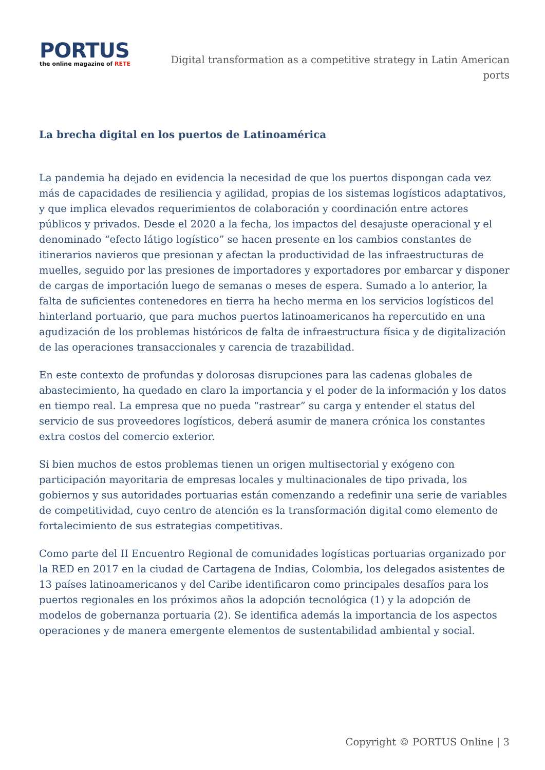PORTUS
the online magazine of RETE
Digital transformation as a competitive strategy in Latin American ports
La brecha digital en los puertos de Latinoamérica
La pandemia ha dejado en evidencia la necesidad de que los puertos dispongan cada vez más de capacidades de resiliencia y agilidad, propias de los sistemas logísticos adaptativos, y que implica elevados requerimientos de colaboración y coordinación entre actores públicos y privados. Desde el 2020 a la fecha, los impactos del desajuste operacional y el denominado “efecto látigo logístico” se hacen presente en los cambios constantes de itinerarios navieros que presionan y afectan la productividad de las infraestructuras de muelles, seguido por las presiones de importadores y exportadores por embarcar y disponer de cargas de importación luego de semanas o meses de espera. Sumado a lo anterior, la falta de suficientes contenedores en tierra ha hecho merma en los servicios logísticos del hinterland portuario, que para muchos puertos latinoamericanos ha repercutido en una agudización de los problemas históricos de falta de infraestructura física y de digitalización de las operaciones transaccionales y carencia de trazabilidad.
En este contexto de profundas y dolorosas disrupciones para las cadenas globales de abastecimiento, ha quedado en claro la importancia y el poder de la información y los datos en tiempo real. La empresa que no pueda “rastrear” su carga y entender el status del servicio de sus proveedores logísticos, deberá asumir de manera crónica los constantes extra costos del comercio exterior.
Si bien muchos de estos problemas tienen un origen multisectorial y exógeno con participación mayoritaria de empresas locales y multinacionales de tipo privada, los gobiernos y sus autoridades portuarias están comenzando a redefinir una serie de variables de competitividad, cuyo centro de atención es la transformación digital como elemento de fortalecimiento de sus estrategias competitivas.
Como parte del II Encuentro Regional de comunidades logísticas portuarias organizado por la RED en 2017 en la ciudad de Cartagena de Indias, Colombia, los delegados asistentes de 13 países latinoamericanos y del Caribe identificaron como principales desafíos para los puertos regionales en los próximos años la adopción tecnológica (1) y la adopción de modelos de gobernanza portuaria (2). Se identifica además la importancia de los aspectos operaciones y de manera emergente elementos de sustentabilidad ambiental y social.
Copyright © PORTUS Online | 3